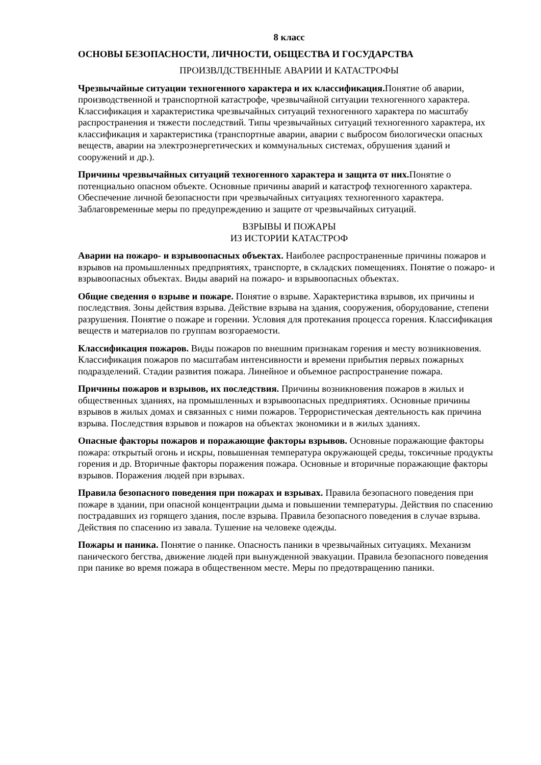8 класс
ОСНОВЫ БЕЗОПАСНОСТИ, ЛИЧНОСТИ, ОБЩЕСТВА И ГОСУДАРСТВА
ПРОИЗВЛДСТВЕННЫЕ АВАРИИ И КАТАСТРОФЫ
Чрезвычайные ситуации техногенного характера и их классификация. Понятие об аварии, производственной и транспортной катастрофе, чрезвычайной ситуации техногенного характера. Классификация и характеристика чрезвычайных ситуаций техногенного характера по масштабу распространения и тяжести последствий. Типы чрезвычайных ситуаций техногенного характера, их классификация и характеристика (транспортные аварии, аварии с выбросом биологически опасных веществ, аварии на электроэнергетических и коммунальных системах, обрушения зданий и сооружений и др.).
Причины чрезвычайных ситуаций техногенного характера и защита от них. Понятие о потенциально опасном объекте. Основные причины аварий и катастроф техногенного характера. Обеспечение личной безопасности при чрезвычайных ситуациях техногенного характера. Заблаговременные меры по предупреждению и защите от чрезвычайных ситуаций.
ВЗРЫВЫ И ПОЖАРЫ
ИЗ ИСТОРИИ КАТАСТРОФ
Аварии на пожаро- и взрывоопасных объектах. Наиболее распространенные причины пожаров и взрывов на промышленных предприятиях, транспорте, в складских помещениях. Понятие о пожаро- и взрывоопасных объектах. Виды аварий на пожаро- и взрывоопасных объектах.
Общие сведения о взрыве и пожаре. Понятие о взрыве. Характеристика взрывов, их причины и последствия. Зоны действия взрыва. Действие взрыва на здания, сооружения, оборудование, степени разрушения. Понятие о пожаре и горении. Условия для протекания процесса горения. Классификация веществ и материалов по группам возгораемости.
Классификация пожаров. Виды пожаров по внешним признакам горения и месту возникновения. Классификация пожаров по масштабам интенсивности и времени прибытия первых пожарных подразделений. Стадии развития пожара. Линейное и объемное распространение пожара.
Причины пожаров и взрывов, их последствия. Причины возникновения пожаров в жилых и общественных зданиях, на промышленных и взрывоопасных предприятиях. Основные причины взрывов в жилых домах и связанных с ними пожаров. Террористическая деятельность как причина взрыва. Последствия взрывов и пожаров на объектах экономики и в жилых зданиях.
Опасные факторы пожаров и поражающие факторы взрывов. Основные поражающие факторы пожара: открытый огонь и искры, повышенная температура окружающей среды, токсичные продукты горения и др. Вторичные факторы поражения пожара. Основные и вторичные поражающие факторы взрывов. Поражения людей при взрывах.
Правила безопасного поведения при пожарах и взрывах. Правила безопасного поведения при пожаре в здании, при опасной концентрации дыма и повышении температуры. Действия по спасению пострадавших из горящего здания, после взрыва. Правила безопасного поведения в случае взрыва. Действия по спасению из завала. Тушение на человеке одежды.
Пожары и паника. Понятие о панике. Опасность паники в чрезвычайных ситуациях. Механизм панического бегства, движение людей при вынужденной эвакуации. Правила безопасного поведения при панике во время пожара в общественном месте. Меры по предотвращению паники.